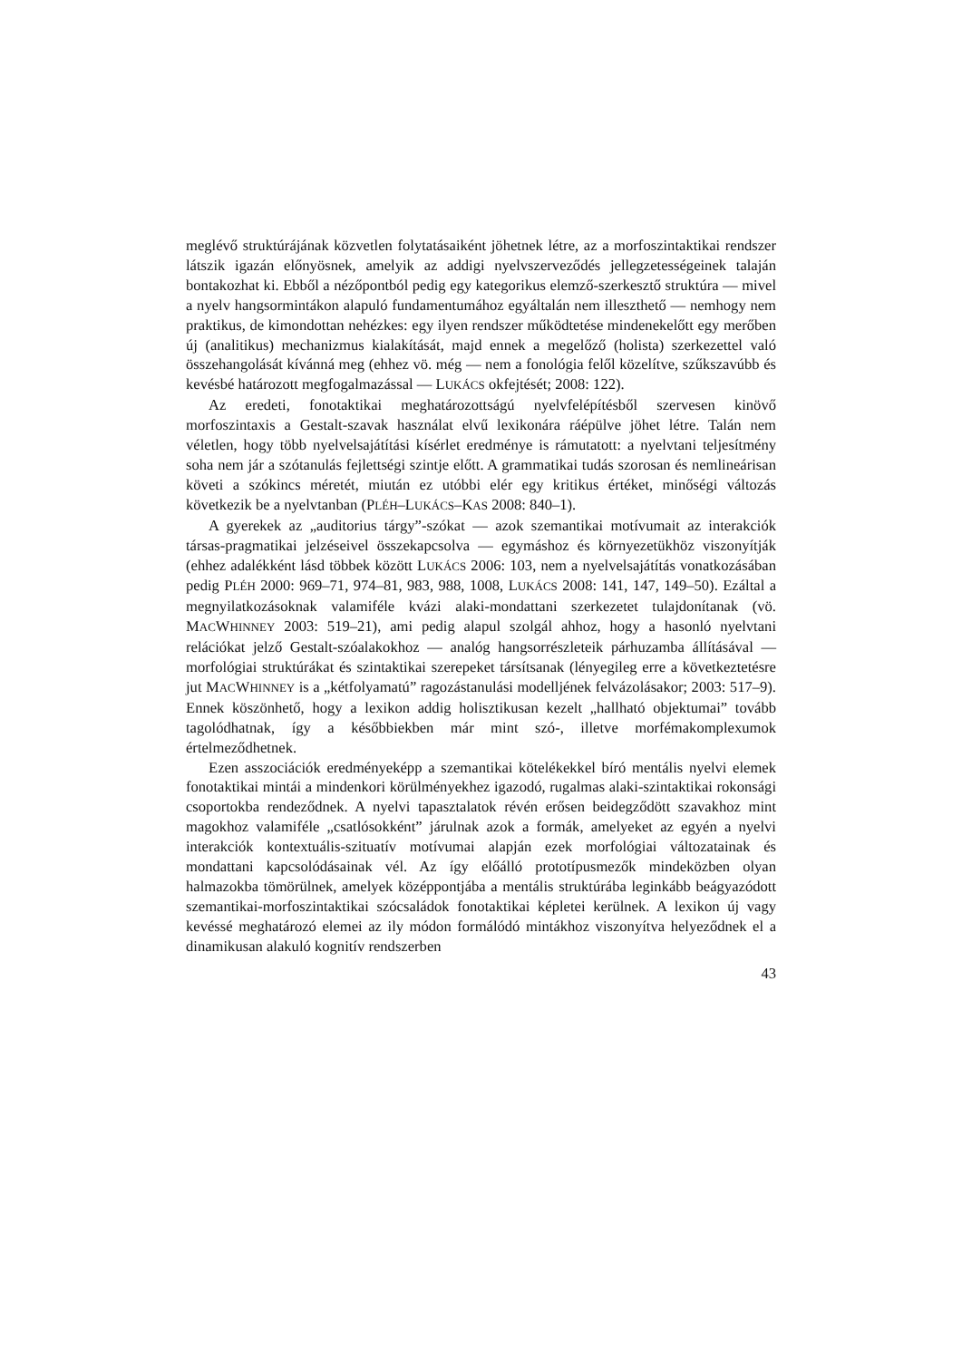meglévő struktúrájának közvetlen folytatásaiként jöhetnek létre, az a morfoszintaktikai rendszer látszik igazán előnyösnek, amelyik az addigi nyelvszerveződés jellegzetességeinek talaján bontakozhat ki. Ebből a nézőpontból pedig egy kategorikus elemző-szerkesztő struktúra — mivel a nyelv hangsormintákon alapuló fundamentumához egyáltalán nem illeszthető — nemhogy nem praktikus, de kimondottan nehézkes: egy ilyen rendszer működtetése mindenekelőtt egy merőben új (analitikus) mechanizmus kialakítását, majd ennek a megelőző (holista) szerkezettel való összehangolását kívánná meg (ehhez vö. még — nem a fonológia felől közelítve, szűkszavúbb és kevésbé határozott megfogalmazással — LUKÁCS okfejtését; 2008: 122).
Az eredeti, fonotaktikai meghatározottságú nyelvfelépítésből szervesen kinövő morfoszintaxis a Gestalt-szavak használat elvű lexikonára ráépülve jöhet létre. Talán nem véletlen, hogy több nyelvelsajátítási kísérlet eredménye is rámutatott: a nyelvtani teljesítmény soha nem jár a szótanulás fejlettségi szintje előtt. A grammatikai tudás szorosan és nemlineárisan követi a szókincs méretét, miután ez utóbbi elér egy kritikus értéket, minőségi változás következik be a nyelvtanban (PLÉH–LUKÁCS–KAS 2008: 840–1).
A gyerekek az „auditorius tárgy”-szókat — azok szemantikai motívumait az interakciók társas-pragmatikai jelzéseivel összekapcsolva — egymáshoz és környezetükhöz viszonyítják (ehhez adalékként lásd többek között LUKÁCS 2006: 103, nem a nyelvelsajátítás vonatkozásában pedig PLÉH 2000: 969–71, 974–81, 983, 988, 1008, LUKÁCS 2008: 141, 147, 149–50). Ezáltal a megnyilatkozásoknak valamiféle kvázi alaki-mondattani szerkezetet tulajdonítanak (vö. MACWHINNEY 2003: 519–21), ami pedig alapul szolgál ahhoz, hogy a hasonló nyelvtani relációkat jelző Gestalt-szóalakokhoz — analóg hangsorrészleteik párhuzamba állításával — morfológiai struktúrákat és szintaktikai szerepeket társítsanak (lényegileg erre a következtetésre jut MACWHINNEY is a „kétfolyamatú” ragozástanulási modelljének felvázolásakor; 2003: 517–9). Ennek köszönhető, hogy a lexikon addig holisztikusan kezelt „hallható objektumai” tovább tagolódhatnak, így a későbbiekben már mint szó-, illetve morfémakomplexumok értelmeződhetnek.
Ezen asszociációk eredményeképp a szemantikai kötelékekkel bíró mentális nyelvi elemek fonotaktikai mintái a mindenkori körülményekhez igazodó, rugalmas alaki-szintaktikai rokonsági csoportokba rendeződnek. A nyelvi tapasztalatok révén erősen beidegződött szavakhoz mint magokhoz valamiféle „csatlósokként” járulnak azok a formák, amelyeket az egyén a nyelvi interakciók kontextuális-szituatív motívumai alapján ezek morfológiai változatainak és mondattani kapcsolódásainak vél. Az így előálló prototípusmezők mindeközben olyan halmazokba tömörülnek, amelyek középpontjába a mentális struktúrába leginkább beágyazódott szemantikai-morfoszintaktikai szócsaládok fonotaktikai képletei kerülnek. A lexikon új vagy kevéssé meghatározó elemei az ily módon formálódó mintákhoz viszonyítva helyeződnek el a dinamikusan alakuló kognitív rendszerben
43